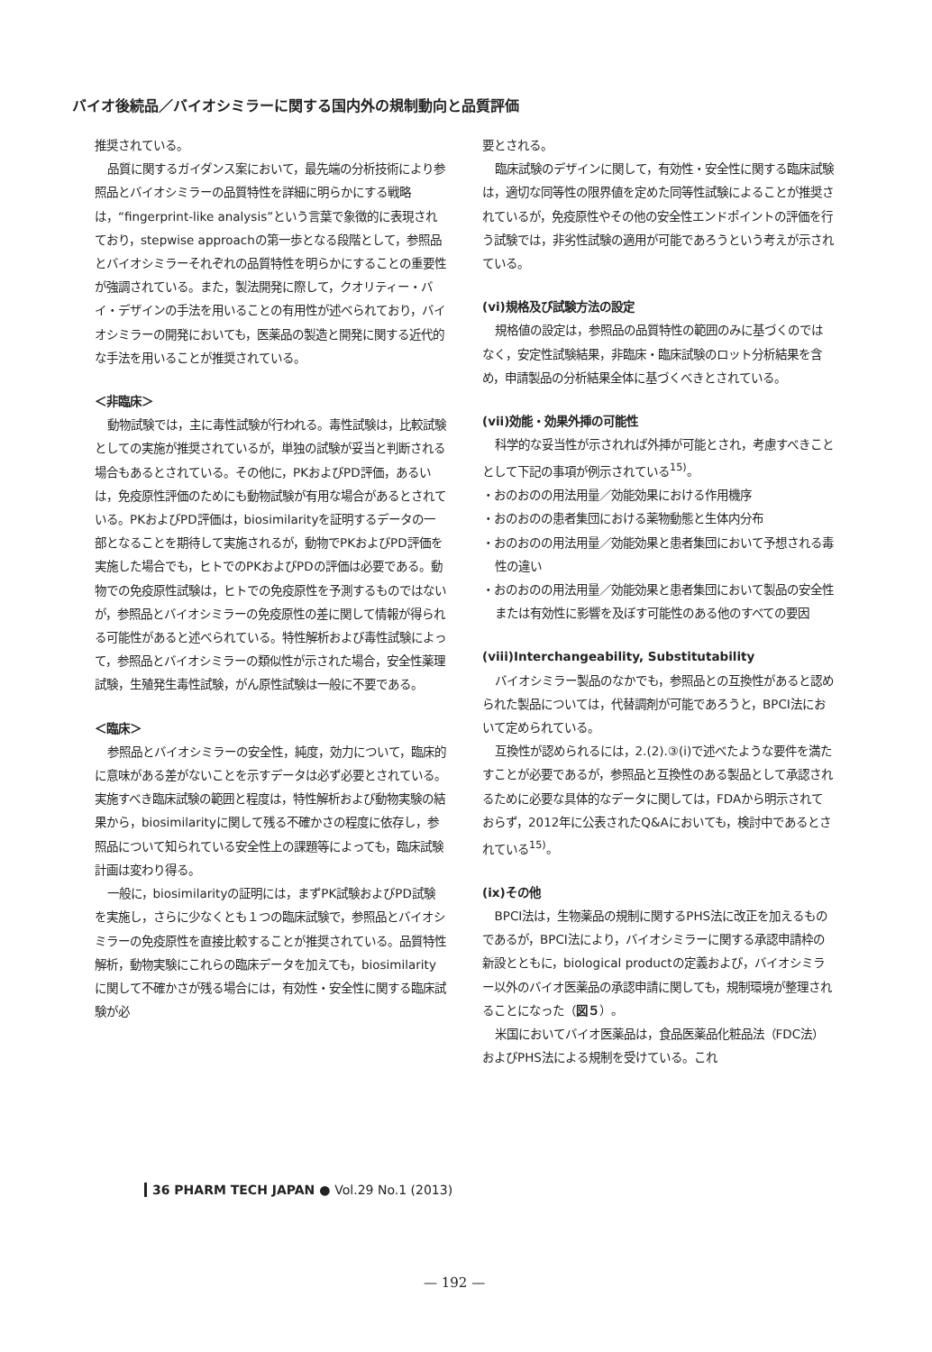バイオ後続品／バイオシミラーに関する国内外の規制動向と品質評価
推奨されている。
品質に関するガイダンス案において，最先端の分析技術により参照品とバイオシミラーの品質特性を詳細に明らかにする戦略は，“fingerprint-like analysis”という言葉で象徴的に表現されており，stepwise approachの第一歩となる段階として，参照品とバイオシミラーそれぞれの品質特性を明らかにすることの重要性が強調されている。また，製法開発に際して，クオリティー・バイ・デザインの手法を用いることの有用性が述べられており，バイオシミラーの開発においても，医薬品の製造と開発に関する近代的な手法を用いることが推奨されている。
＜非臨床＞
動物試験では，主に毒性試験が行われる。毒性試験は，比較試験としての実施が推奨されているが，単独の試験が妥当と判断される場合もあるとされている。その他に，PKおよびPD評価，あるいは，免疫原性評価のためにも動物試験が有用な場合があるとされている。PKおよびPD評価は，biosimilarityを証明するデータの一部となることを期待して実施されるが，動物でPKおよびPD評価を実施した場合でも，ヒトでのPKおよびPDの評価は必要である。動物での免疫原性試験は，ヒトでの免疫原性を予測するものではないが，参照品とバイオシミラーの免疫原性の差に関して情報が得られる可能性があると述べられている。特性解析および毒性試験によって，参照品とバイオシミラーの類似性が示された場合，安全性薬理試験，生殖発生毒性試験，がん原性試験は一般に不要である。
＜臨床＞
参照品とバイオシミラーの安全性，純度，効力について，臨床的に意味がある差がないことを示すデータは必ず必要とされている。実施すべき臨床試験の範囲と程度は，特性解析および動物実験の結果から，biosimilarityに関して残る不確かさの程度に依存し，参照品について知られている安全性上の課題等によっても，臨床試験計画は変わり得る。
一般に，biosimilarityの証明には，まずPK試験およびPD試験を実施し，さらに少なくとも１つの臨床試験で，参照品とバイオシミラーの免疫原性を直接比較することが推奨されている。品質特性解析，動物実験にこれらの臨床データを加えても，biosimilarityに関して不確かさが残る場合には，有効性・安全性に関する臨床試験が必
要とされる。
臨床試験のデザインに関して，有効性・安全性に関する臨床試験は，適切な同等性の限界値を定めた同等性試験によることが推奨されているが，免疫原性やその他の安全性エンドポイントの評価を行う試験では，非劣性試験の適用が可能であろうという考えが示されている。
(vi)規格及び試験方法の設定
規格値の設定は，参照品の品質特性の範囲のみに基づくのではなく，安定性試験結果，非臨床・臨床試験のロット分析結果を含め，申請製品の分析結果全体に基づくべきとされている。
(vii)効能・効果外挿の可能性
科学的な妥当性が示されれば外挿が可能とされ，考慮すべきこととして下記の事項が例示されている<sup>15)</sup>。
・おのおのの用法用量／効能効果における作用機序
・おのおのの患者集団における薬物動態と生体内分布
・おのおのの用法用量／効能効果と患者集団において予想される毒性の違い
・おのおのの用法用量／効能効果と患者集団において製品の安全性または有効性に影響を及ぼす可能性のある他のすべての要因
(viii)Interchangeability, Substitutability
バイオシミラー製品のなかでも，参照品との互換性があると認められた製品については，代替調剤が可能であろうと，BPCI法において定められている。
互換性が認められるには，2.(2).③(i)で述べたような要件を満たすことが必要であるが，参照品と互換性のある製品として承認されるために必要な具体的なデータに関しては，FDAから明示されておらず，2012年に公表されたQ&Aにおいても，検討中であるとされている<sup>15)</sup>。
(ix)その他
BPCI法は，生物薬品の規制に関するPHS法に改正を加えるものであるが，BPCI法により，バイオシミラーに関する承認申請枠の新設とともに，biological productの定義および，バイオシミラー以外のバイオ医薬品の承認申請に関しても，規制環境が整理されることになった（図５）。
米国においてバイオ医薬品は，食品医薬品化粧品法（FDC法）およびPHS法による規制を受けている。これ
36 PHARM TECH JAPAN ● Vol.29 No.1 (2013)
— 192 —